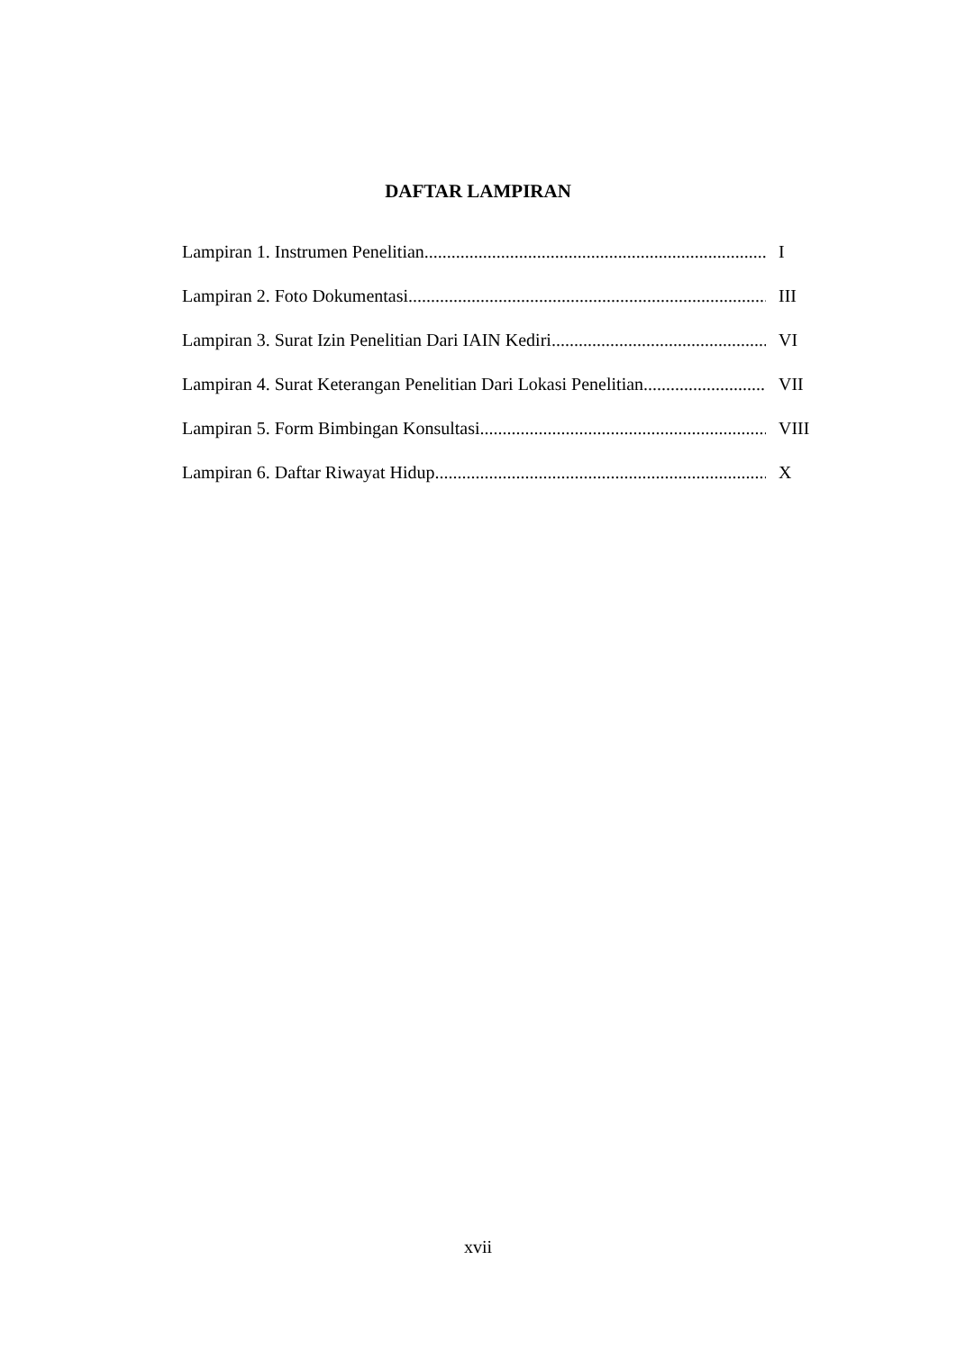DAFTAR LAMPIRAN
Lampiran 1. Instrumen Penelitian I
Lampiran 2. Foto Dokumentasi III
Lampiran 3. Surat Izin Penelitian Dari IAIN Kediri VI
Lampiran 4. Surat Keterangan Penelitian Dari Lokasi Penelitian VII
Lampiran 5. Form Bimbingan Konsultasi VIII
Lampiran 6. Daftar Riwayat Hidup X
xvii